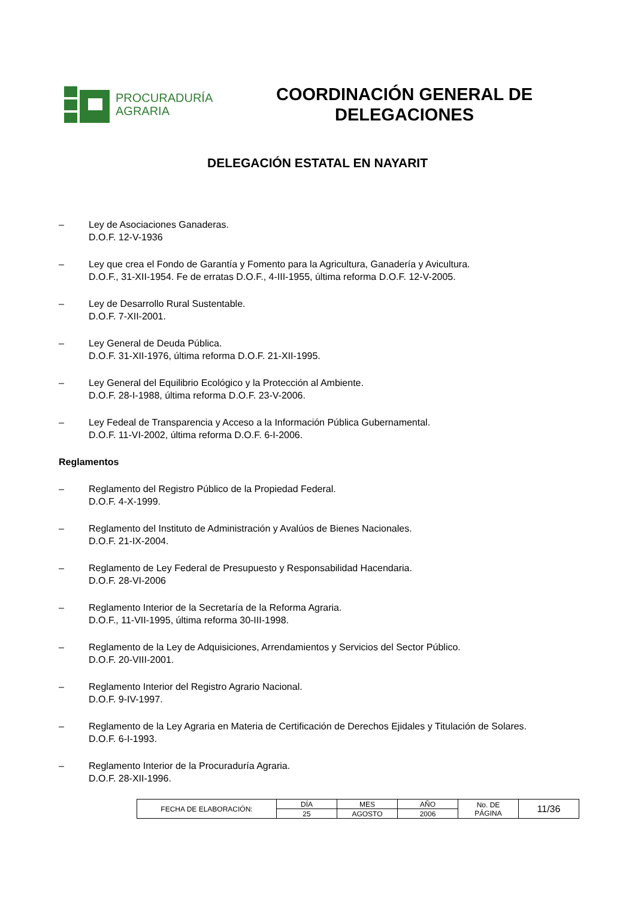PROCURADURÍA
AGRARIA
COORDINACIÓN GENERAL DE DELEGACIONES
DELEGACIÓN ESTATAL EN NAYARIT
– Ley de Asociaciones Ganaderas.
D.O.F. 12-V-1936
– Ley que crea el Fondo de Garantía y Fomento para la Agricultura, Ganadería y Avicultura.
D.O.F., 31-XII-1954. Fe de erratas D.O.F., 4-III-1955, última reforma D.O.F. 12-V-2005.
– Ley de Desarrollo Rural Sustentable.
D.O.F. 7-XII-2001.
– Ley General de Deuda Pública.
D.O.F. 31-XII-1976, última reforma D.O.F. 21-XII-1995.
– Ley General del Equilibrio Ecológico y la Protección al Ambiente.
D.O.F. 28-I-1988, última reforma D.O.F. 23-V-2006.
– Ley Fedeal de Transparencia y Acceso a la Información Pública Gubernamental.
D.O.F. 11-VI-2002, última reforma D.O.F. 6-I-2006.
Reglamentos
– Reglamento del Registro Público de la Propiedad Federal.
D.O.F. 4-X-1999.
– Reglamento del Instituto de Administración y Avalúos de Bienes Nacionales.
D.O.F. 21-IX-2004.
– Reglamento de Ley Federal de Presupuesto y Responsabilidad Hacendaria.
D.O.F. 28-VI-2006
– Reglamento Interior de la Secretaría de la Reforma Agraria.
D.O.F., 11-VII-1995, última reforma 30-III-1998.
– Reglamento de la Ley de Adquisiciones, Arrendamientos y Servicios del Sector Público.
D.O.F. 20-VIII-2001.
– Reglamento Interior del Registro Agrario Nacional.
D.O.F. 9-IV-1997.
– Reglamento de la Ley Agraria en Materia de Certificación de Derechos Ejidales y Titulación de Solares.
D.O.F. 6-I-1993.
– Reglamento Interior de la Procuraduría Agraria.
D.O.F. 28-XII-1996.
| FECHA DE ELABORACIÓN: | DÍA | MES | AÑO | No. DE PÁGINA | 11/36 |
| | 25 | AGOSTO | 2006 | | |